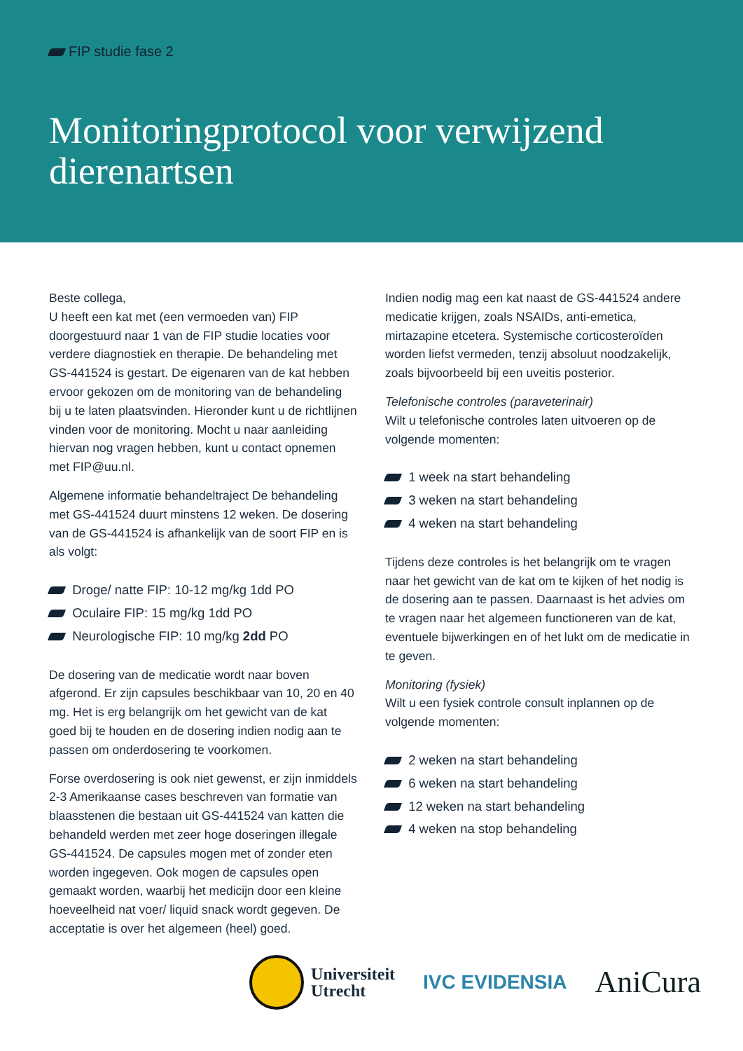FIP studie fase 2
Monitoringprotocol voor verwijzend dierenartsen
Beste collega,
U heeft een kat met (een vermoeden van) FIP doorgestuurd naar 1 van de FIP studie locaties voor verdere diagnostiek en therapie. De behandeling met GS-441524 is gestart. De eigenaren van de kat hebben ervoor gekozen om de monitoring van de behandeling bij u te laten plaatsvinden. Hieronder kunt u de richtlijnen vinden voor de monitoring. Mocht u naar aanleiding hiervan nog vragen hebben, kunt u contact opnemen met FIP@uu.nl.
Algemene informatie behandeltraject De behandeling met GS-441524 duurt minstens 12 weken. De dosering van de GS-441524 is afhankelijk van de soort FIP en is als volgt:
Droge/ natte FIP: 10-12 mg/kg 1dd PO
Oculaire FIP: 15 mg/kg 1dd PO
Neurologische FIP: 10 mg/kg 2dd PO
De dosering van de medicatie wordt naar boven afgerond. Er zijn capsules beschikbaar van 10, 20 en 40 mg. Het is erg belangrijk om het gewicht van de kat goed bij te houden en de dosering indien nodig aan te passen om onderdosering te voorkomen.
Forse overdosering is ook niet gewenst, er zijn inmiddels 2-3 Amerikaanse cases beschreven van formatie van blaasstenen die bestaan uit GS-441524 van katten die behandeld werden met zeer hoge doseringen illegale GS-441524. De capsules mogen met of zonder eten worden ingegeven. Ook mogen de capsules open gemaakt worden, waarbij het medicijn door een kleine hoeveelheid nat voer/ liquid snack wordt gegeven. De acceptatie is over het algemeen (heel) goed.
Indien nodig mag een kat naast de GS-441524 andere medicatie krijgen, zoals NSAIDs, anti-emetica, mirtazapine etcetera. Systemische corticosteroïden worden liefst vermeden, tenzij absoluut noodzakelijk, zoals bijvoorbeeld bij een uveitis posterior.
Telefonische controles (paraveterinair)
Wilt u telefonische controles laten uitvoeren op de volgende momenten:
1 week na start behandeling
3 weken na start behandeling
4 weken na start behandeling
Tijdens deze controles is het belangrijk om te vragen naar het gewicht van de kat om te kijken of het nodig is de dosering aan te passen. Daarnaast is het advies om te vragen naar het algemeen functioneren van de kat, eventuele bijwerkingen en of het lukt om de medicatie in te geven.
Monitoring (fysiek)
Wilt u een fysiek controle consult inplannen op de volgende momenten:
2 weken na start behandeling
6 weken na start behandeling
12 weken na start behandeling
4 weken na stop behandeling
Universiteit
Utrecht
IVC EVIDENSIA
AniCura